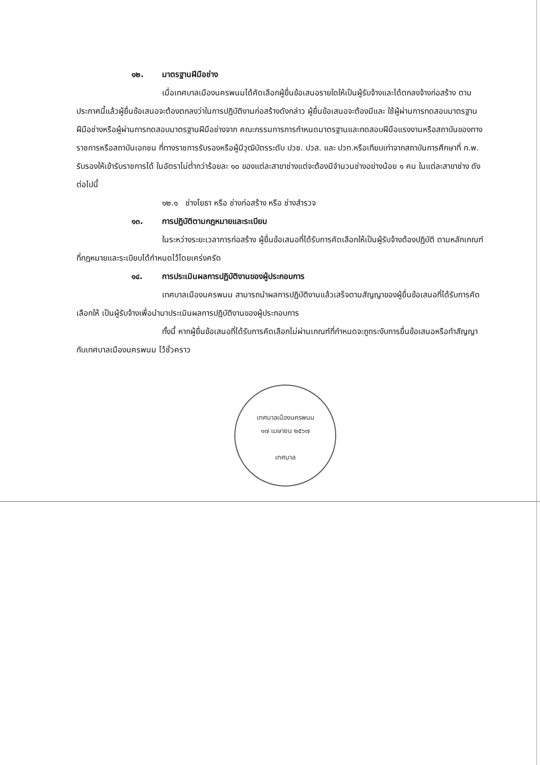๑๒. มาตรฐานฝีมือช่าง
เมื่อเทศบาลเมืองนครพนมได้คัดเลือกผู้ยื่นข้อเสนอรายใดให้เป็นผู้รับจ้างและได้ตกลงจ้างก่อสร้าง ตามประกาศนี้แล้วผู้ยื่นข้อเสนอจะต้องตกลงว่าในการปฏิบัติงานก่อสร้างดังกล่าว ผู้ยื่นข้อเสนอจะต้องมีและ ใช้ผู้ผ่านการทดสอบมาตรฐานฝีมือช่างหรือผู้ผ่านการทดสอบมาตรฐานฝีมือช่างจาก คณะกรรมการการกำหนดมาตรฐานและทดสอบฝีมือแรงงานหรือสถาบันของทางราชการหรือสถาบันเอกชน ที่ทางราชการรับรองหรือผู้มีวุฒิบัตรระดับ ปวช. ปวส. และ ปวท.หรือเทียบเท่าจากสถาบันการศึกษาที่ ก.พ. รับรองให้เข้ารับราชการได้ ในอัตราไม่ต่ำกว่าร้อยละ ๑๐ ของแต่ละสาขาช่างแต่จะต้องมีจำนวนช่างอย่างน้อย ๑ คน ในแต่ละสาขาช่าง ดังต่อไปนี้
๑๒.๑ ช่างโยธา หรือ ช่างก่อสร้าง หรือ ช่างสำรวจ
๑๓. การปฏิบัติตามกฎหมายและระเบียบ
ในระหว่างระยะเวลาการก่อสร้าง ผู้ยื่นข้อเสนอที่ได้รับการคัดเลือกให้เป็นผู้รับจ้างต้องปฏิบัติ ตามหลักเกณฑ์ที่กฎหมายและระเบียบได้กำหนดไว้โดยเคร่งครัด
๑๔. การประเมินผลการปฏิบัติงานของผู้ประกอบการ
เทศบาลเมืองนครพนม สามารถนำผลการปฏิบัติงานแล้วเสร็จตามสัญญาของผู้ยื่นข้อเสนอที่ได้รับการคัดเลือกให้ เป็นผู้รับจ้างเพื่อนำมาประเมินผลการปฏิบัติงานของผู้ประกอบการ
ทั้งนี้ หากผู้ยื่นข้อเสนอที่ได้รับการคัดเลือกไม่ผ่านเกณฑ์ที่กำหนดจะถูกระงับการยื่นข้อเสนอหรือทำสัญญากับเทศบาลเมืองนครพนม ไว้ชั่วคราว
เทศบาลเมืองนครพนม
๑๗ เมษายน ๒๕๖๗
เทศบาล